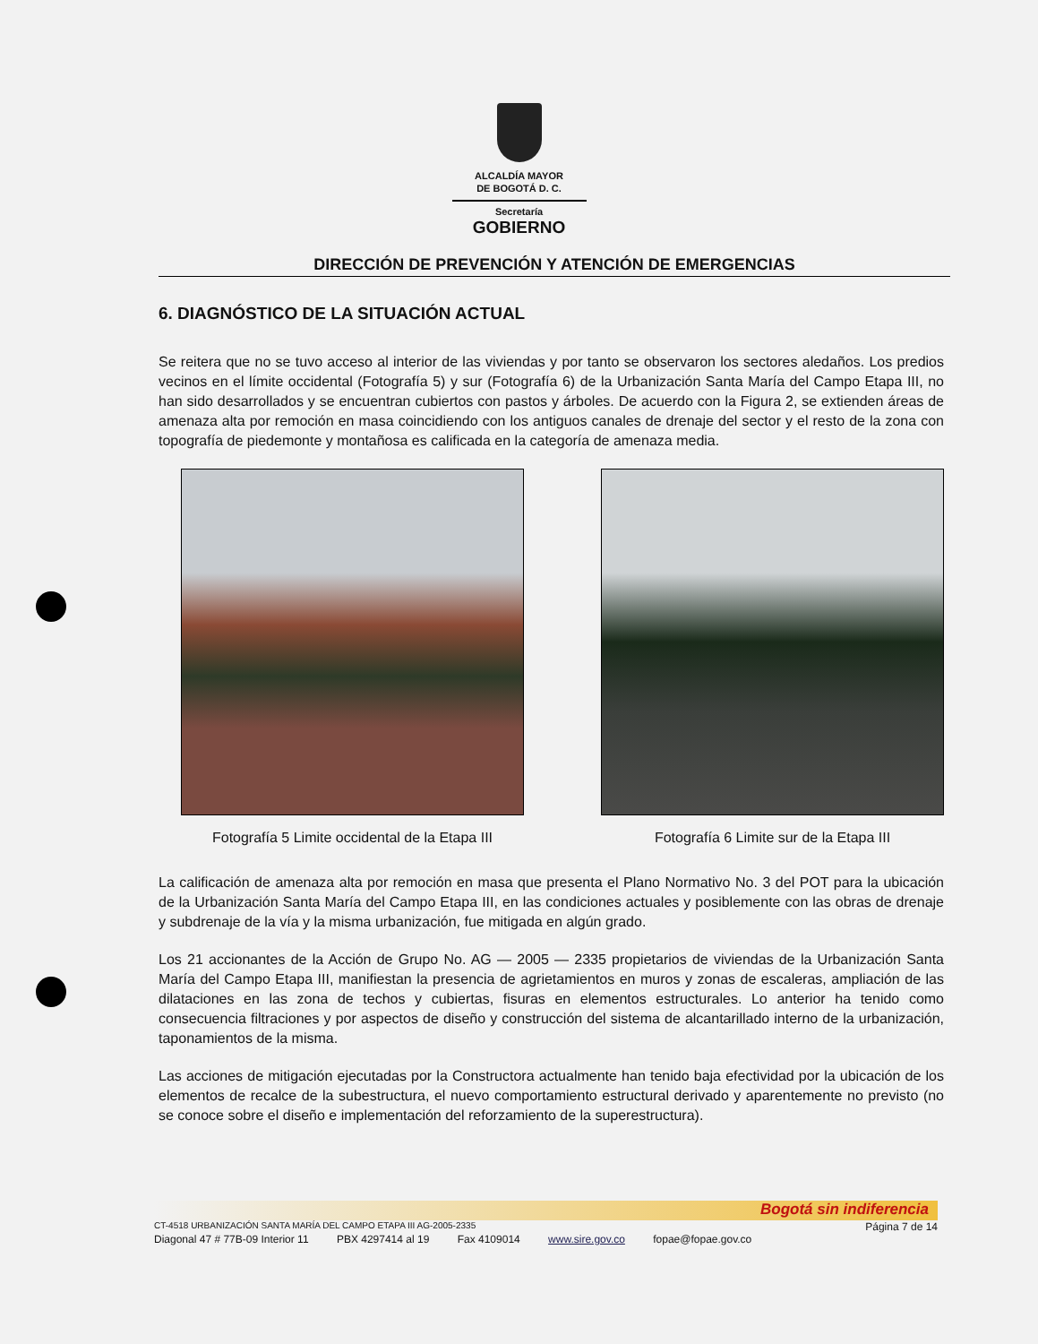ALCALDÍA MAYOR
DE BOGOTÁ D. C.
Secretaría
GOBIERNO
DIRECCIÓN DE PREVENCIÓN Y ATENCIÓN DE EMERGENCIAS
6. DIAGNÓSTICO DE LA SITUACIÓN ACTUAL
Se reitera que no se tuvo acceso al interior de las viviendas y por tanto se observaron los sectores aledaños. Los predios vecinos en el límite occidental (Fotografía 5) y sur (Fotografía 6) de la Urbanización Santa María del Campo Etapa III, no han sido desarrollados y se encuentran cubiertos con pastos y árboles. De acuerdo con la Figura 2, se extienden áreas de amenaza alta por remoción en masa coincidiendo con los antiguos canales de drenaje del sector y el resto de la zona con topografía de piedemonte y montañosa es calificada en la categoría de amenaza media.
Fotografía 5 Limite occidental de la Etapa III
Fotografía 6 Limite sur de la Etapa III
La calificación de amenaza alta por remoción en masa que presenta el Plano Normativo No. 3 del POT para la ubicación de la Urbanización Santa María del Campo Etapa III, en las condiciones actuales y posiblemente con las obras de drenaje y subdrenaje de la vía y la misma urbanización, fue mitigada en algún grado.
Los 21 accionantes de la Acción de Grupo No. AG — 2005 — 2335 propietarios de viviendas de la Urbanización Santa María del Campo Etapa III, manifiestan la presencia de agrietamientos en muros y zonas de escaleras, ampliación de las dilataciones en las zona de techos y cubiertas, fisuras en elementos estructurales. Lo anterior ha tenido como consecuencia filtraciones y por aspectos de diseño y construcción del sistema de alcantarillado interno de la urbanización, taponamientos de la misma.
Las acciones de mitigación ejecutadas por la Constructora actualmente han tenido baja efectividad por la ubicación de los elementos de recalce de la subestructura, el nuevo comportamiento estructural derivado y aparentemente no previsto (no se conoce sobre el diseño e implementación del reforzamiento de la superestructura).
Bogotá sin indiferencia
CT-4518 URBANIZACIÓN SANTA MARÍA DEL CAMPO ETAPA III AG-2005-2335 Página 7 de 14
Diagonal 47 # 77B-09 Interior 11 PBX 4297414 al 19 Fax 4109014 www.sire.gov.co fopae@fopae.gov.co